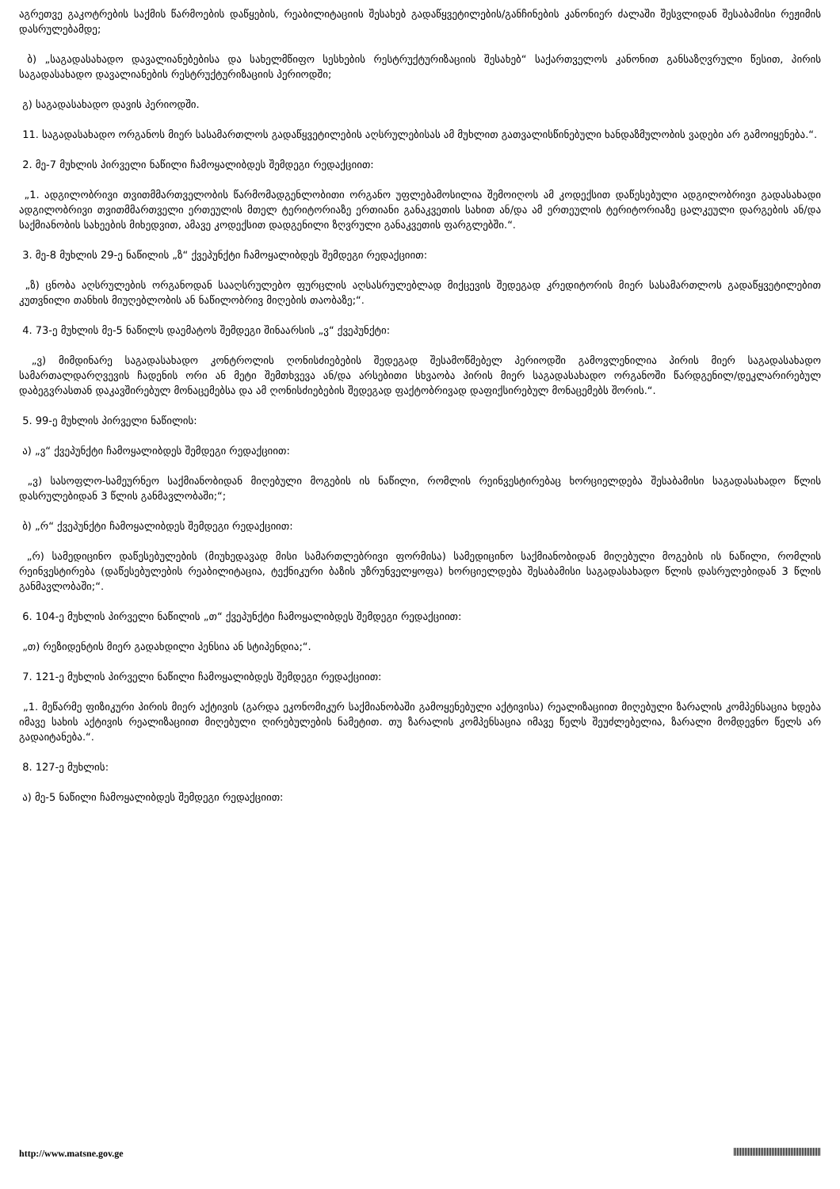აგრეთვე გაკოტრების საქმის წარმოების დაწყების, რეაბილიტაციის შესახებ გადაწყვეტილების/განჩინების კანონიერ ძალაში შესვლიდან შესაბამისი რეჟიმის დასრულებამდე;
ბ) „საგადასახადო დავალიანებებისა და სახელმწიფო სესხების რესტრუქტურიზაციის შესახებ“ საქართველოს კანონით განსაზღვრული წესით, პირის საგადასახადო დავალიანების რესტრუქტურიზაციის პერიოდში;
გ) საგადასახადო დავის პერიოდში.
11. საგადასახადო ორგანოს მიერ სასამართლოს გადაწყვეტილების აღსრულებისას ამ მუხლით გათვალისწინებული ხანდაზმულობის ვადები არ გამოიყენება.“.
2. მე-7 მუხლის პირველი ნაწილი ჩამოყალიბდეს შემდეგი რედაქციით:
„1. ადგილობრივი თვითმმართველობის წარმომადგენლობითი ორგანო უფლებამოსილია შემოიღოს ამ კოდექსით დაწესებული ადგილობრივი გადასახადი ადგილობრივი თვითმმართველი ერთეულის მთელ ტერიტორიაზე ერთიანი განაკვეთის სახით ან/და ამ ერთეულის ტერიტორიაზე ცალკეული დარგების ან/და საქმიანობის სახეების მიხედვით, ამავე კოდექსით დადგენილი ზღვრული განაკვეთის ფარგლებში.“.
3. მე-8 მუხლის 29-ე ნაწილის „ზ“ ქვეპუნქტი ჩამოყალიბდეს შემდეგი რედაქციით:
„ზ) ცნობა აღსრულების ორგანოდან სააღსრულებო ფურცლის აღსასრულებლად მიქცევის შედეგად კრედიტორის მიერ სასამართლოს გადაწყვეტილებით კუთვნილი თანხის მიუღებლობის ან ნაწილობრივ მიღების თაობაზე;“.
4. 73-ე მუხლის მე-5 ნაწილს დაემატოს შემდეგი შინაარსის „ვ“ ქვეპუნქტი:
„ვ) მიმდინარე საგადასახადო კონტროლის ღონისძიებების შედეგად შესამოწმებელ პერიოდში გამოვლენილია პირის მიერ საგადასახადო სამართალდარღვევის ჩადენის ორი ან მეტი შემთხვევა ან/და არსებითი სხვაობა პირის მიერ საგადასახადო ორგანოში წარდგენილ/დეკლარირებულ დაბეგვრასთან დაკავშირებულ მონაცემებსა და ამ ღონისძიებების შედეგად ფაქტობრივად დაფიქსირებულ მონაცემებს შორის.“.
5. 99-ე მუხლის პირველი ნაწილის:
ა) „ვ“ ქვეპუნქტი ჩამოყალიბდეს შემდეგი რედაქციით:
„ვ) სასოფლო-სამეურნეო საქმიანობიდან მიღებული მოგების ის ნაწილი, რომლის რეინვესტირებაც ხორციელდება შესაბამისი საგადასახადო წლის დასრულებიდან 3 წლის განმავლობაში;“;
ბ) „რ“ ქვეპუნქტი ჩამოყალიბდეს შემდეგი რედაქციით:
„რ) სამედიცინო დაწესებულების (მიუხედავად მისი სამართლებრივი ფორმისა) სამედიცინო საქმიანობიდან მიღებული მოგების ის ნაწილი, რომლის რეინვესტირება (დაწესებულების რეაბილიტაცია, ტექნიკური ბაზის უზრუნველყოფა) ხორციელდება შესაბამისი საგადასახადო წლის დასრულებიდან 3 წლის განმავლობაში;“.
6. 104-ე მუხლის პირველი ნაწილის „თ“ ქვეპუნქტი ჩამოყალიბდეს შემდეგი რედაქციით:
„თ) რეზიდენტის მიერ გადახდილი პენსია ან სტიპენდია;“.
7. 121-ე მუხლის პირველი ნაწილი ჩამოყალიბდეს შემდეგი რედაქციით:
„1. მეწარმე ფიზიკური პირის მიერ აქტივის (გარდა ეკონომიკურ საქმიანობაში გამოყენებული აქტივისა) რეალიზაციით მიღებული ზარალის კომპენსაცია ხდება იმავე სახის აქტივის რეალიზაციით მიღებული ღირებულების ნამეტით. თუ ზარალის კომპენსაცია იმავე წელს შეუძლებელია, ზარალი მომდევნო წელს არ გადაიტანება.“.
8. 127-ე მუხლის:
ა) მე-5 ნაწილი ჩამოყალიბდეს შემდეგი რედაქციით:
http://www.matsne.gov.ge